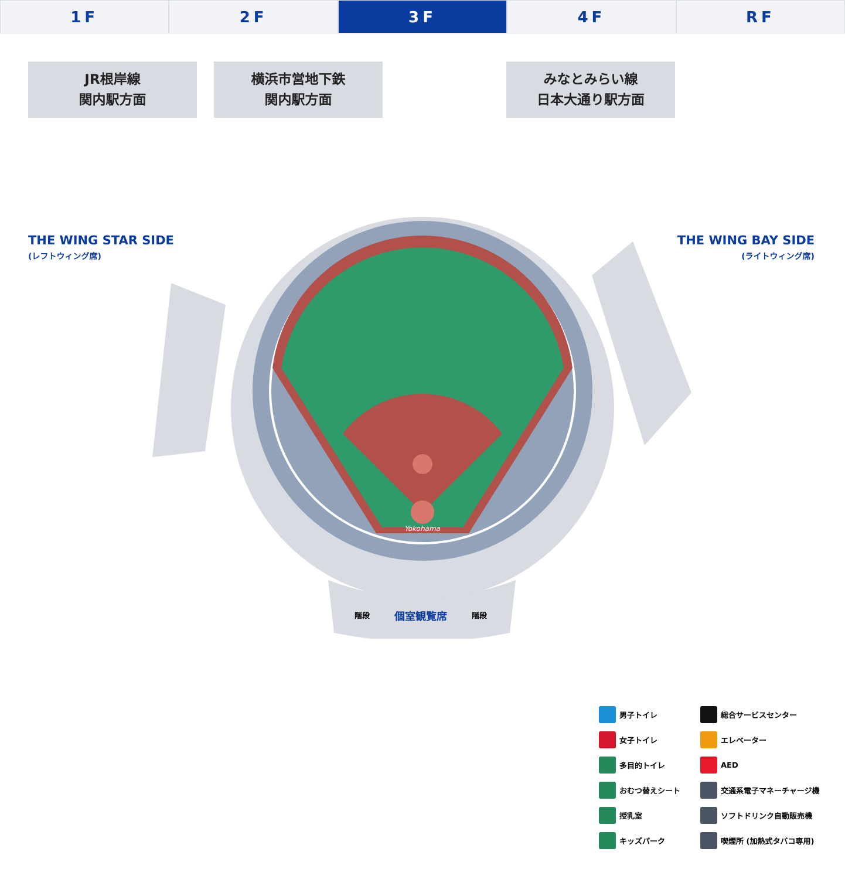1F 2F 3F 4F RF
JR根岸線
関内駅方面
横浜市営地下鉄
関内駅方面
みなとみらい線
日本大通り駅方面
THE WING STAR SIDE
(レフトウィング席)
THE WING BAY SIDE
(ライトウィング席)
個室観覧席
階段 階段
Yokohama
男子トイレ
総合サービスセンター
女子トイレ
エレベーター
多目的トイレ
AED
おむつ替えシート
交通系電子マネーチャージ機
授乳室
ソフトドリンク自動販売機
キッズパーク
喫煙所 (加熱式タバコ専用)